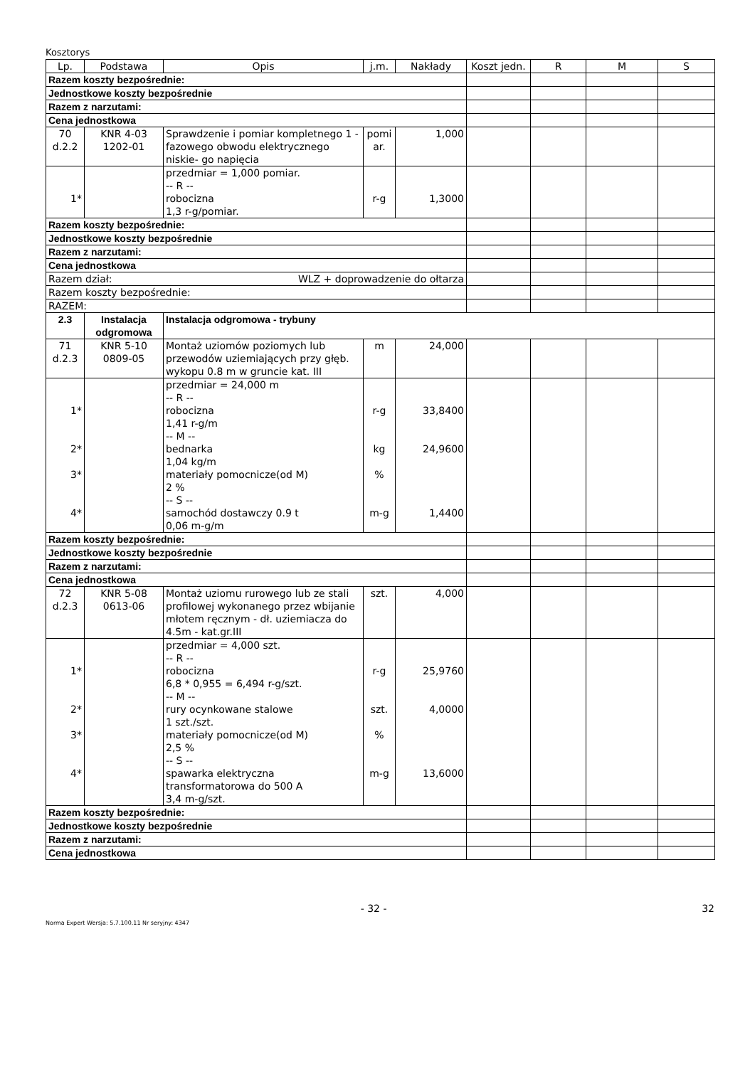Kosztorys
| Lp. | Podstawa | Opis | j.m. | Nakłady | Koszt jedn. | R | M | S |
| --- | --- | --- | --- | --- | --- | --- | --- | --- |
| Razem koszty bezpośrednie: | | | | | | | | |
| Jednostkowe koszty bezpośrednie | | | | | | | | |
| Razem z narzutami: | | | | | | | | |
| Cena jednostkowa | | | | | | | | |
| 70 d.2.2 | KNR 4-03 1202-01 | Sprawdzenie i pomiar kompletnego 1 -fazowego obwodu elektrycznego niskie- go napięcia | pomi ar. | 1,000 | | | | |
| 1* | | przedmiar = 1,000 pomiar. -- R -- robocizna 1,3 r-g/pomiar. | r-g | 1,3000 | | | | |
| Razem koszty bezpośrednie: | | | | | | | | |
| Jednostkowe koszty bezpośrednie | | | | | | | | |
| Razem z narzutami: | | | | | | | | |
| Cena jednostkowa | | | | | | | | |
| Razem dział: WLZ + doprowadzenie do ołtarza | | | | | | | | |
| Razem koszty bezpośrednie: | | | | | | | | |
| RAZEM: | | | | | | | | |
| 2.3 | Instalacja odgromowa | Instalacja odgromowa - trybuny | | | | | | |
| 71 d.2.3 | KNR 5-10 0809-05 | Montaż uziomów poziomych lub przewodów uziemiających przy głęb. wykopu 0.8 m w gruncie kat. III | m | 24,000 | | | | |
| 1* 2* 3* 4* | | przedmiar = 24,000 m -- R -- robocizna 1,41 r-g/m -- M -- bednarka 1,04 kg/m materiały pomocnicze(od M) 2 % -- S -- samochód dostawczy 0.9 t 0,06 m-g/m | r-g kg % m-g | 33,8400 24,9600 1,4400 | | | | |
| Razem koszty bezpośrednie: | | | | | | | | |
| Jednostkowe koszty bezpośrednie | | | | | | | | |
| Razem z narzutami: | | | | | | | | |
| Cena jednostkowa | | | | | | | | |
| 72 d.2.3 | KNR 5-08 0613-06 | Montaż uziomu rurowego lub ze stali profilowej wykonanego przez wbijanie młotem ręcznym - dł. uziemiacza do 4.5m - kat.gr.III | szt. | 4,000 | | | | |
| 1* 2* 3* 4* | | przedmiar = 4,000 szt. -- R -- robocizna 6,8 * 0,955 = 6,494 r-g/szt. -- M -- rury ocynkowane stalowe 1 szt./szt. materiały pomocnicze(od M) 2,5 % -- S -- spawarka elektryczna transformatorowa do 500 A 3,4 m-g/szt. | r-g szt. % m-g | 25,9760 4,0000 13,6000 | | | | |
| Razem koszty bezpośrednie: | | | | | | | | |
| Jednostkowe koszty bezpośrednie | | | | | | | | |
| Razem z narzutami: | | | | | | | | |
| Cena jednostkowa | | | | | | | | |
- 32 - 32
Norma Expert Wersja: 5.7.100.11 Nr seryjny: 4347